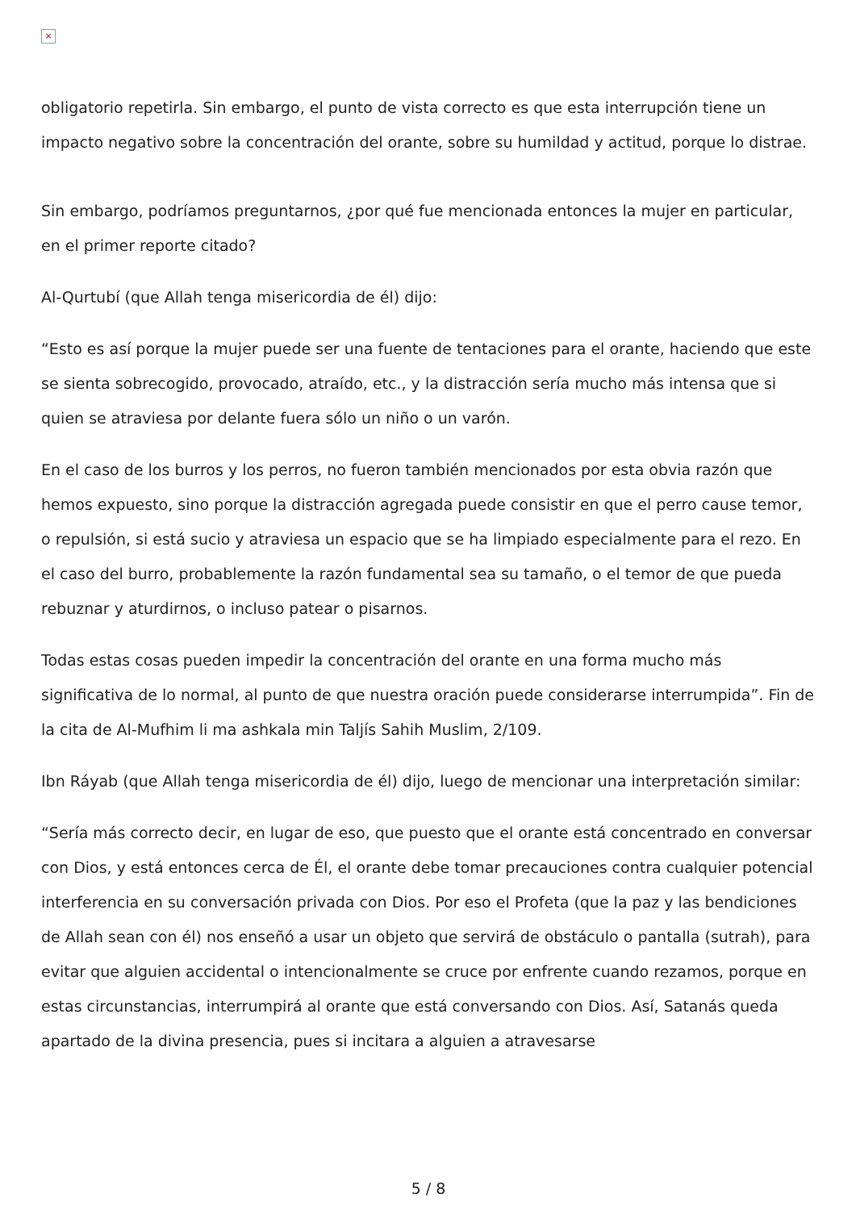×
obligatorio repetirla. Sin embargo, el punto de vista correcto es que esta interrupción tiene un impacto negativo sobre la concentración del orante, sobre su humildad y actitud, porque lo distrae.
Sin embargo, podríamos preguntarnos, ¿por qué fue mencionada entonces la mujer en particular, en el primer reporte citado?
Al-Qurtubí (que Allah tenga misericordia de él) dijo:
“Esto es así porque la mujer puede ser una fuente de tentaciones para el orante, haciendo que este se sienta sobrecogido, provocado, atraído, etc., y la distracción sería mucho más intensa que si quien se atraviesa por delante fuera sólo un niño o un varón.
En el caso de los burros y los perros, no fueron también mencionados por esta obvia razón que hemos expuesto, sino porque la distracción agregada puede consistir en que el perro cause temor, o repulsión, si está sucio y atraviesa un espacio que se ha limpiado especialmente para el rezo. En el caso del burro, probablemente la razón fundamental sea su tamaño, o el temor de que pueda rebuznar y aturdirnos, o incluso patear o pisarnos.
Todas estas cosas pueden impedir la concentración del orante en una forma mucho más significativa de lo normal, al punto de que nuestra oración puede considerarse interrumpida”. Fin de la cita de Al-Mufhim li ma ashkala min Taljís Sahih Muslim, 2/109.
Ibn Ráyab (que Allah tenga misericordia de él) dijo, luego de mencionar una interpretación similar:
“Sería más correcto decir, en lugar de eso, que puesto que el orante está concentrado en conversar con Dios, y está entonces cerca de Él, el orante debe tomar precauciones contra cualquier potencial interferencia en su conversación privada con Dios. Por eso el Profeta (que la paz y las bendiciones de Allah sean con él) nos enseñó a usar un objeto que servirá de obstáculo o pantalla (sutrah), para evitar que alguien accidental o intencionalmente se cruce por enfrente cuando rezamos, porque en estas circunstancias, interrumpirá al orante que está conversando con Dios. Así, Satanás queda apartado de la divina presencia, pues si incitara a alguien a atravesarse
5 / 8